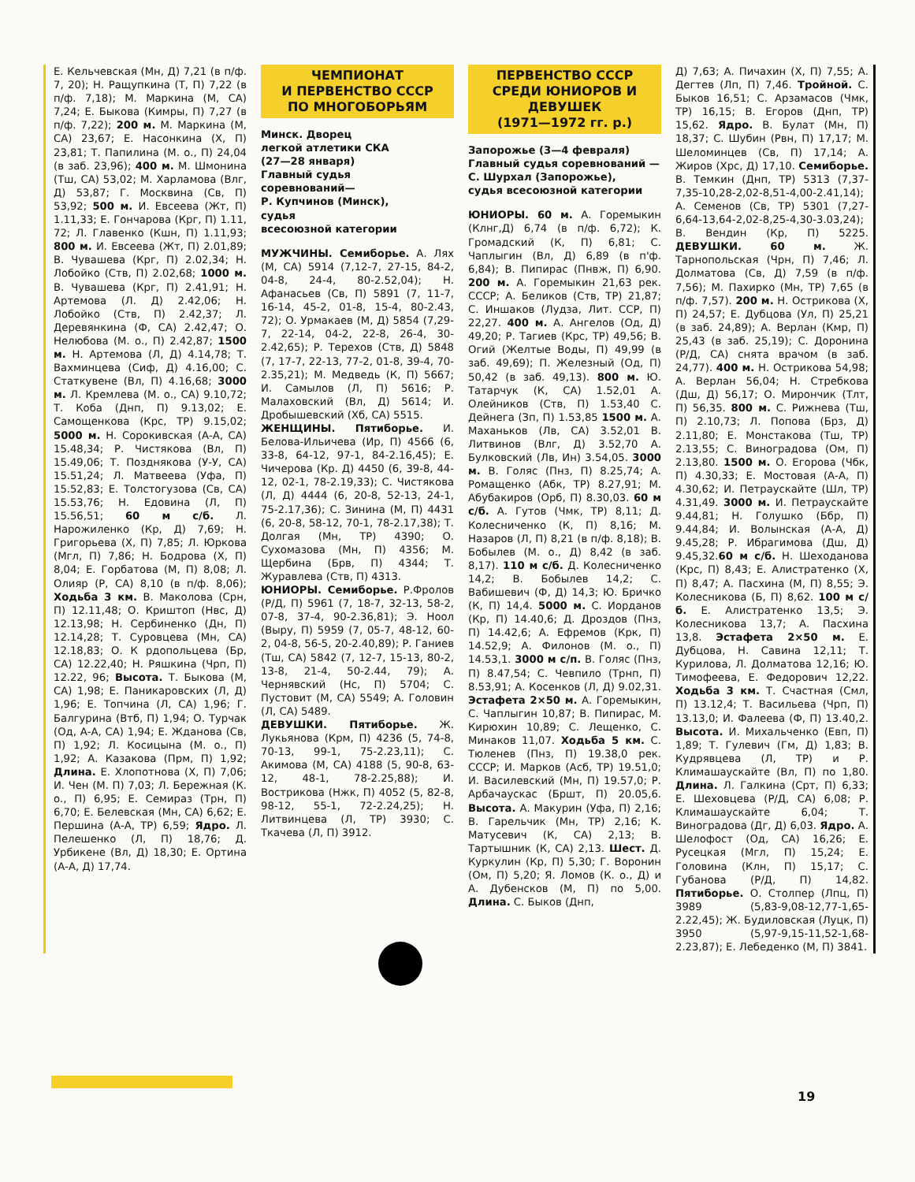Е. Кельчевская (Мн, Д) 7,21 (в п/ф. 7, 20); Н. Ращупкина (Т, П) 7,22 (в п/ф. 7,18); М. Маркина (М, СА) 7,24; Е. Быкова (Кимры, П) 7,27 (в п/ф. 7,22); 200 м. М. Маркина (М, СА) 23,67; Е. Насонкина (Х, П) 23,81; Т. Папилина (М. о., П) 24,04 (в заб. 23,96); 400 м. М. Шмонина (Тш, СА) 53,02; М. Харламова (Влг, Д) 53,87; Г. Москвина (Св, П) 53,92; 500 м. И. Евсеева (Жт, П) 1.11,33; Е. Гончарова (Крг, П) 1.11, 72; Л. Главенко (Кшн, П) 1.11,93; 800 м. И. Евсеева (Жт, П) 2.01,89; В. Чувашева (Крг, П) 2.02,34; Н. Лобойко (Ств, П) 2.02,68; 1000 м. В. Чувашева (Крг, П) 2.41,91; Н. Артемова (Л. Д) 2.42,06; Н. Лобойко (Ств, П) 2.42,37; Л. Деревянкина (Ф, СА) 2.42,47; О. Нелюбова (М. о., П) 2.42,87; 1500 м. Н. Артемова (Л, Д) 4.14,78; Т. Вахминцева (Сиф, Д) 4.16,00; С. Статкувене (Вл, П) 4.16,68; 3000 м. Л. Кремлева (М. о., СА) 9.10,72; Т. Коба (Днп, П) 9.13,02; Е. Самощенкова (Крс, ТР) 9.15,02; 5000 м. Н. Сорокивская (А-А, СА) 15.48,34; Р. Чистякова (Вл, П) 15.49,06; Т. Позднякова (У-У, СА) 15.51,24; Л. Матвеева (Уфа, П) 15.52,83; Е. Толстогузова (Св, СА) 15.53,76; Н. Едовина (Л, П) 15.56,51; 60 м с/б. Л. Нарожиленко (Кр, Д) 7,69; Н. Григорьева (Х, П) 7,85; Л. Юркова (Мгл, П) 7,86; Н. Бодрова (Х, П) 8,04; Е. Горбатова (М, П) 8,08; Л. Олияр (Р, СА) 8,10 (в п/ф. 8,06); Ходьба 3 км. В. Маколова (Срн, П) 12.11,48; О. Криштоп (Нвс, Д) 12.13,98; Н. Сербиненко (Дн, П) 12.14,28; Т. Суровцева (Мн, СА) 12.18,83; О. К рдопольцева (Бр, СА) 12.22,40; Н. Ряшкина (Чрп, П) 12.22, 96; Высота. Т. Быкова (М, СА) 1,98; Е. Паникаровских (Л, Д) 1,96; Е. Топчина (Л, СА) 1,96; Г. Балгурина (Втб, П) 1,94; О. Турчак (Од, А-А, СА) 1,94; Е. Жданова (Св, П) 1,92; Л. Косицына (М. о., П) 1,92; А. Казакова (Прм, П) 1,92; Длина. Е. Хлопотнова (Х, П) 7,06; И. Чен (М. П) 7,03; Л. Бережная (К. о., П) 6,95; Е. Семираз (Трн, П) 6,70; Е. Белевская (Мн, СА) 6,62; Е. Першина (А-А, ТР) 6,59; Ядро. Л. Пелешенко (Л, П) 18,76; Д. Урбикене (Вл, Д) 18,30; Е. Ортина (А-А, Д) 17,74.
ЧЕМПИОНАТ
И ПЕРВЕНСТВО СССР
ПО МНОГОБОРЬЯМ
Минск. Дворец
легкой атлетики СКА
(27—28 января)
Главный судья
соревнований—
Р. Купчинов (Минск),
судья
всесоюзной категории
МУЖЧИНЫ. Семиборье. А. Лях (М, СА) 5914 (7,12-7, 27-15, 84-2, 04-8, 24-4, 80-2.52,04); Н. Афанасьев (Св, П) 5891 (7, 11-7, 16-14, 45-2, 01-8, 15-4, 80-2.43, 72); О. Урмакаев (М, Д) 5854 (7,29-7, 22-14, 04-2, 22-8, 26-4, 30-2.42,65); Р. Терехов (Ств, Д) 5848 (7, 17-7, 22-13, 77-2, 01-8, 39-4, 70-2.35,21); М. Медведь (К, П) 5667; И. Самылов (Л, П) 5616; Р. Малаховский (Вл, Д) 5614; И. Дробышевский (Хб, СА) 5515.
ЖЕНЩИНЫ. Пятиборье. И. Белова-Ильичева (Ир, П) 4566 (6, 33-8, 64-12, 97-1, 84-2.16,45); Е. Чичерова (Кр. Д) 4450 (6, 39-8, 44-12, 02-1, 78-2.19,33); С. Чистякова (Л, Д) 4444 (6, 20-8, 52-13, 24-1, 75-2.17,36); С. Зинина (М, П) 4431 (6, 20-8, 58-12, 70-1, 78-2.17,38); Т. Долгая (Мн, ТР) 4390; О. Сухомазова (Мн, П) 4356; М. Щербина (Брв, П) 4344; Т. Журавлева (Ств, П) 4313.
ЮНИОРЫ. Семиборье. Р.Фролов (Р/Д, П) 5961 (7, 18-7, 32-13, 58-2, 07-8, 37-4, 90-2.36,81); Э. Ноол (Выру, П) 5959 (7, 05-7, 48-12, 60-2, 04-8, 56-5, 20-2.40,89); Р. Ганиев (Тш, СА) 5842 (7, 12-7, 15-13, 80-2, 13-8, 21-4, 50-2.44, 79); А. Чернявский (Нс, П) 5704; С. Пустовит (М, СА) 5549; А. Головин (Л, СА) 5489.
ДЕВУШКИ. Пятиборье. Ж. Лукьянова (Крм, П) 4236 (5, 74-8, 70-13, 99-1, 75-2.23,11); С. Акимова (М, СА) 4188 (5, 90-8, 63-12, 48-1, 78-2.25,88); И. Вострикова (Нжк, П) 4052 (5, 82-8, 98-12, 55-1, 72-2.24,25); Н. Литвинцева (Л, ТР) 3930; С. Ткачева (Л, П) 3912.
ПЕРВЕНСТВО СССР
СРЕДИ ЮНИОРОВ И
ДЕВУШЕК
(1971—1972 гг. р.)
Запорожье (3—4 февраля)
Главный судья соревнований — С. Шурхал (Запорожье),
судья всесоюзной категории
ЮНИОРЫ. 60 м. А. Горемыкин (Клнг,Д) 6,74 (в п/ф. 6,72); К. Громадский (К, П) 6,81; С. Чаплыгин (Вл, Д) 6,89 (в п'ф. 6,84); В. Пипирас (Пнвж, П) 6,90. 200 м. А. Горемыкин 21,63 рек. СССР; А. Беликов (Ств, ТР) 21,87; С. Иншаков (Лудза, Лит. ССР, П) 22,27. 400 м. А. Ангелов (Од, Д) 49,20; Р. Тагиев (Крс, ТР) 49,56; В. Огий (Желтые Воды, П) 49,99 (в заб. 49,69); П. Железный (Од, П) 50,42 (в заб. 49,13). 800 м. Ю. Татарчук (К, СА) 1.52,01 А. Олейников (Ств, П) 1.53,40 С. Дейнега (Зп, П) 1.53,85 1500 м. А. Маханьков (Лв, СА) 3.52,01 В. Литвинов (Влг, Д) 3.52,70 А. Булковский (Лв, Ин) 3.54,05. 3000 м. В. Голяс (Пнз, П) 8.25,74; А. Ромащенко (Абк, ТР) 8.27,91; М. Абубакиров (Орб, П) 8.30,03. 60 м с/б. А. Гутов (Чмк, ТР) 8,11; Д. Колесниченко (К, П) 8,16; М. Назаров (Л, П) 8,21 (в п/ф. 8,18); В. Бобылев (М. о., Д) 8,42 (в заб. 8,17). 110 м с/б. Д. Колесниченко 14,2; В. Бобылев 14,2; С. Вабишевич (Ф, Д) 14,3; Ю. Бричко (К, П) 14,4. 5000 м. С. Иорданов (Кр, П) 14.40,6; Д. Дроздов (Пнз, П) 14.42,6; А. Ефремов (Крк, П) 14.52,9; А. Филонов (М. о., П) 14.53,1. 3000 м с/п. В. Голяс (Пнз, П) 8.47,54; С. Чевпило (Трнп, П) 8.53,91; А. Косенков (Л, Д) 9.02,31. Эстафета 2×50 м. А. Горемыкин, С. Чаплыгин 10,87; В. Пипирас, М. Кирюхин 10,89; С. Лещенко, С. Минаков 11,07. Ходьба 5 км. С. Тюленев (Пнз, П) 19.38,0 рек. СССР; И. Марков (Асб, ТР) 19.51,0; И. Василевский (Мн, П) 19.57,0; Р. Арбачаускас (Бршт, П) 20.05,6. Высота. А. Макурин (Уфа, П) 2,16; В. Гарельчик (Мн, ТР) 2,16; К. Матусевич (К, СА) 2,13; В. Тартышник (К, СА) 2,13. Шест. Д. Куркулин (Кр, П) 5,30; Г. Воронин (Ом, П) 5,20; Я. Ломов (К. о., Д) и А. Дубенсков (М, П) по 5,00. Длина. С. Быков (Днп,
Д) 7,63; А. Пичахин (Х, П) 7,55; А. Дегтев (Лп, П) 7,46. Тройной. С. Быков 16,51; С. Арзамасов (Чмк, ТР) 16,15; В. Егоров (Днп, ТР) 15,62. Ядро. В. Булат (Мн, П) 18,37; С. Шубин (Рвн, П) 17,17; М. Шеломинцев (Св, П) 17,14; А. Жиров (Хрс, Д) 17,10. Семиборье. В. Темкин (Днп, ТР) 5313 (7,37-7,35-10,28-2,02-8,51-4,00-2.41,14); А. Семенов (Св, ТР) 5301 (7,27-6,64-13,64-2,02-8,25-4,30-3.03,24); В. Вендин (Кр, П) 5225. ДЕВУШКИ. 60 м. Ж. Тарнопольская (Чрн, П) 7,46; Л. Долматова (Св, Д) 7,59 (в п/ф. 7,56); М. Пахирко (Мн, ТР) 7,65 (в п/ф. 7,57). 200 м. Н. Острикова (Х, П) 24,57; Е. Дубцова (Ул, П) 25,21 (в заб. 24,89); А. Верлан (Кмр, П) 25,43 (в заб. 25,19); С. Доронина (Р/Д, СА) снята врачом (в заб. 24,77). 400 м. Н. Острикова 54,98; А. Верлан 56,04; Н. Стребкова (Дш, Д) 56,17; О. Мирончик (Тлт, П) 56,35. 800 м. С. Рижнева (Тш, П) 2.10,73; Л. Попова (Брз, Д) 2.11,80; Е. Монстакова (Тш, ТР) 2.13,55; С. Виноградова (Ом, П) 2.13,80. 1500 м. О. Егорова (Чбк, П) 4.30,33; Е. Мостовая (А-А, П) 4.30,62; И. Петраускайте (Шл, ТР) 4.31,49. 3000 м. И. Петраускайте 9.44,81; Н. Голушко (Ббр, П) 9.44,84; И. Волынская (А-А, Д) 9.45,28; Р. Ибрагимова (Дш, Д) 9.45,32.60 м с/б. Н. Шеходанова (Крс, П) 8,43; Е. Алистратенко (Х, П) 8,47; А. Пасхина (М, П) 8,55; Э. Колесникова (Б, П) 8,62. 100 м с/б. Е. Алистратенко 13,5; Э. Колесникова 13,7; А. Пасхина 13,8. Эстафета 2×50 м. Е. Дубцова, Н. Савина 12,11; Т. Курилова, Л. Долматова 12,16; Ю. Тимофеева, Е. Федорович 12,22. Ходьба 3 км. Т. Счастная (Смл, П) 13.12,4; Т. Васильева (Чрп, П) 13.13,0; И. Фалеева (Ф, П) 13.40,2. Высота. И. Михальченко (Евп, П) 1,89; Т. Гулевич (Гм, Д) 1,83; В. Кудрявцева (Л, ТР) и Р. Климашаускайте (Вл, П) по 1,80. Длина. Л. Галкина (Срт, П) 6,33; Е. Шеховцева (Р/Д, СА) 6,08; Р. Климашаускайте 6,04; Т. Виноградова (Дг, Д) 6,03. Ядро. А. Шелофост (Од, СА) 16,26; Е. Русецкая (Мгл, П) 15,24; Е. Головина (Клн, П) 15,17; С. Губанова (Р/Д, П) 14,82. Пятиборье. О. Столпер (Лпц, П) 3989 (5,83-9,08-12,77-1,65-2.22,45); Ж. Будиловская (Луцк, П) 3950 (5,97-9,15-11,52-1,68-2.23,87); Е. Лебеденко (М, П) 3841.
19